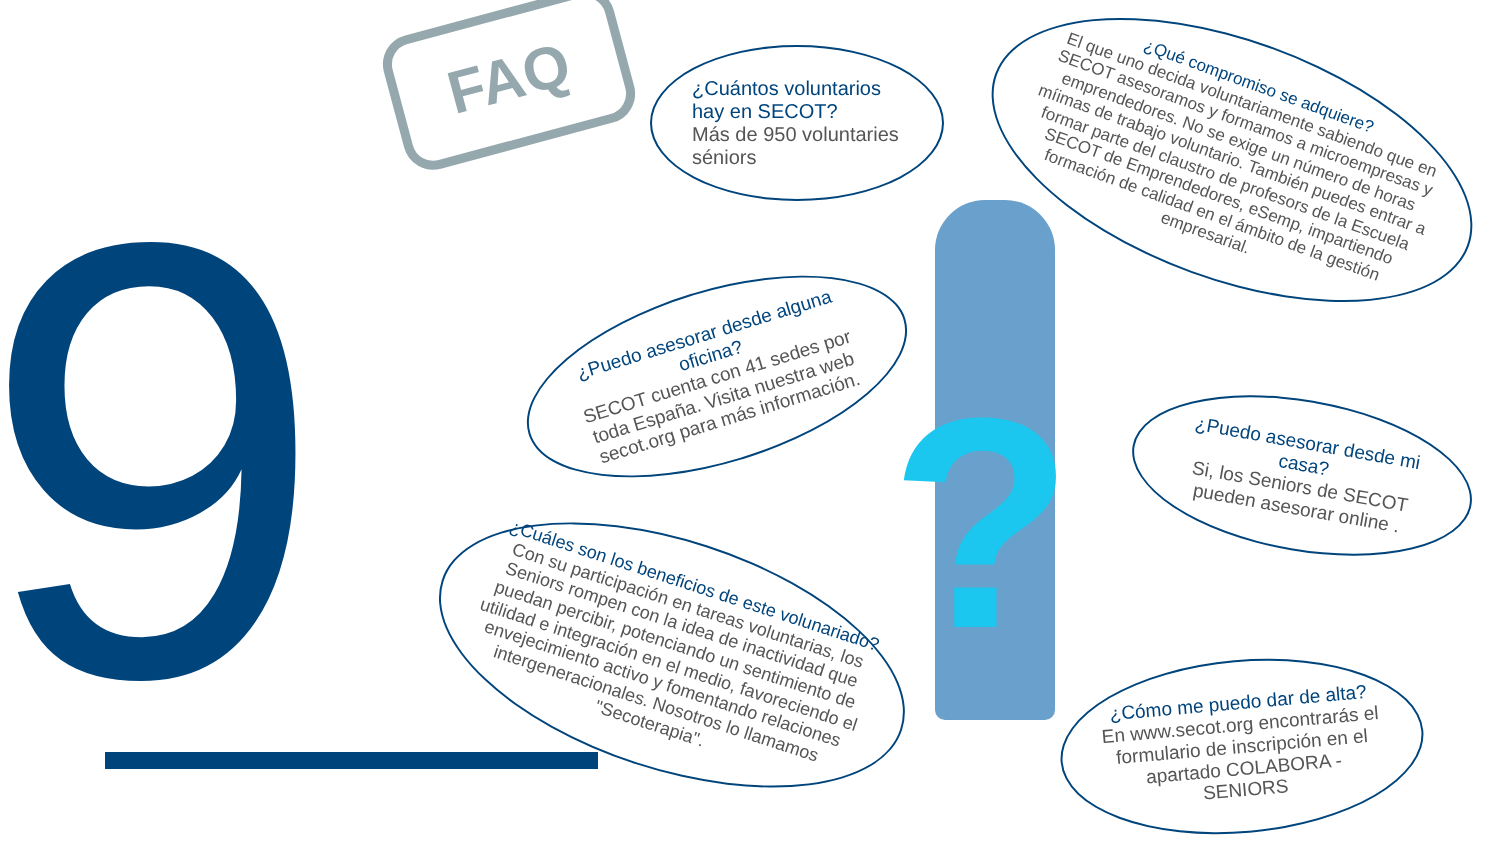9
FAQ
?
¿Cuántos voluntarios hay en SECOT?
Más de 950 voluntaries séniors
¿Qué compromiso se adquiere?
El que uno decida voluntariamente sabiendo que en SECOT asesoramos y formamos a microempresas y emprendedores. No se exige un número de horas míimas de trabajo voluntario. También puedes entrar a formar parte del claustro de profesors de la Escuela SECOT de Emprendedores, eSemp, impartiendo formación de calidad en el ámbito de la gestión empresarial.
¿Puedo asesorar desde alguna oficina?
SECOT cuenta con 41 sedes por toda España. Visita nuestra web secot.org para más información.
¿Puedo asesorar desde mi casa?
Si, los Seniors de SECOT pueden asesorar online .
¿Cuáles son los beneficios de este volunariado?
Con su participación en tareas voluntarias, los Seniors rompen con la idea de inactividad que puedan percibir, potenciando un sentimiento de utilidad e integración en el medio, favoreciendo el envejecimiento activo y fomentando relaciones intergeneracionales. Nosotros lo llamamos "Secoterapia".
¿Cómo me puedo dar de alta?
En www.secot.org encontrarás el formulario de inscripción en el apartado COLABORA - SENIORS